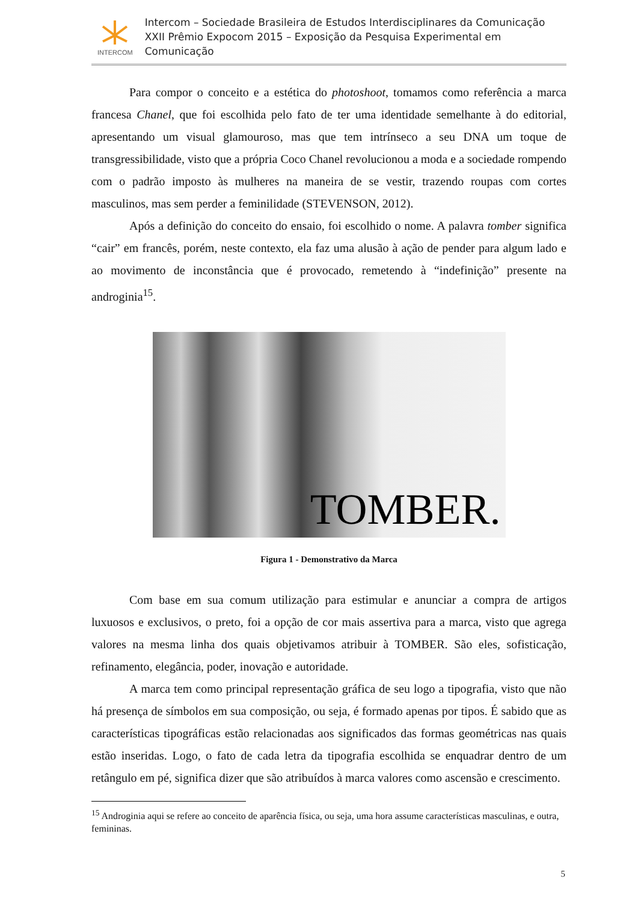INTERCOM
Intercom – Sociedade Brasileira de Estudos Interdisciplinares da Comunicação
XXII Prêmio Expocom 2015 – Exposição da Pesquisa Experimental em Comunicação
Para compor o conceito e a estética do photoshoot, tomamos como referência a marca francesa Chanel, que foi escolhida pelo fato de ter uma identidade semelhante à do editorial, apresentando um visual glamouroso, mas que tem intrínseco a seu DNA um toque de transgressibilidade, visto que a própria Coco Chanel revolucionou a moda e a sociedade rompendo com o padrão imposto às mulheres na maneira de se vestir, trazendo roupas com cortes masculinos, mas sem perder a feminilidade (STEVENSON, 2012).
Após a definição do conceito do ensaio, foi escolhido o nome. A palavra tomber significa “cair” em francês, porém, neste contexto, ela faz uma alusão à ação de pender para algum lado e ao movimento de inconstância que é provocado, remetendo à “indefinição” presente na androginia<sup>15</sup>.
TOMBER.
Figura 1 - Demonstrativo da Marca
Com base em sua comum utilização para estimular e anunciar a compra de artigos luxuosos e exclusivos, o preto, foi a opção de cor mais assertiva para a marca, visto que agrega valores na mesma linha dos quais objetivamos atribuir à TOMBER. São eles, sofisticação, refinamento, elegância, poder, inovação e autoridade.
A marca tem como principal representação gráfica de seu logo a tipografia, visto que não há presença de símbolos em sua composição, ou seja, é formado apenas por tipos. É sabido que as características tipográficas estão relacionadas aos significados das formas geométricas nas quais estão inseridas. Logo, o fato de cada letra da tipografia escolhida se enquadrar dentro de um retângulo em pé, significa dizer que são atribuídos à marca valores como ascensão e crescimento.
<sup>15</sup> Androginia aqui se refere ao conceito de aparência física, ou seja, uma hora assume características masculinas, e outra, femininas.
5